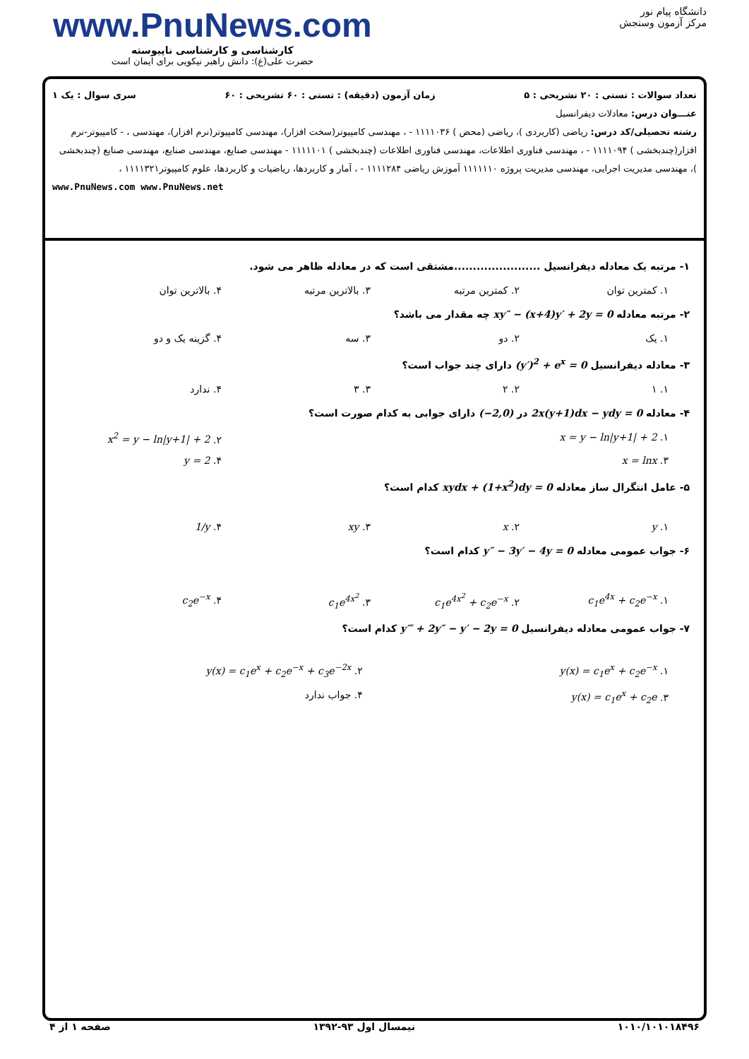www.PnuNews.com
کارشناسی و کارشناسی ناپیوسته
حضرت علی(ع): دانش راهبر نیکویی برای ایمان است
دانشگاه پیام نور
مرکز آزمون وسنجش
تعداد سوالات : تستی : ۲۰ تشریحی : ۵ زمان آزمون (دقیقه) : تستی : ۶۰ تشریحی : ۶۰ سری سوال : یک ۱
عنـــوان درس: معادلات دیفرانسیل
رشته تحصیلی/کد درس: ریاضی (کاربردی )، ریاضی (محض ) ۱۱۱۱۰۳۶ - ، مهندسی کامپیوتر(سخت افزار)، مهندسی کامپیوتر(نرم افزار)، مهندسی ، - کامپیوتر-نرم افزار(چندبخشی ) ۱۱۱۱۰۹۴ - ، مهندسی فناوری اطلاعات، مهندسی فناوری اطلاعات (چندبخشی ) ۱۱۱۱۱۰۱ - مهندسی صنایع، مهندسی صنایع، مهندسی صنایع (چندبخشی )، مهندسی مدیریت اجرایی، مهندسی مدیریت پروژه ۱۱۱۱۱۱۰ آموزش ریاضی ۱۱۱۱۲۸۴ - ، آمار و کاربردها، ریاضیات و کاربردها، علوم کامپیوتر۱۱۱۱۳۲۱ ،
www.PnuNews.com www.PnuNews.net
۱- مرتبه یک معادله دیفرانسیل .......................مشتقی است که در معادله ظاهر می شود.
۱. کمترین توان ۲. کمترین مرتبه ۳. بالاترین مرتبه ۴. بالاترین توان
۲- مرتبه معادله xy″ − (x+4)y′ + 2y = 0 چه مقدار می باشد؟
۱. یک ۲. دو ۳. سه ۴. گزینه یک و دو
۳- معادله دیفرانسیل (y′)<sup>2</sup> + e<sup>x</sup> = 0 دارای چند جواب است؟
۱. ۱ ۲. ۲ ۳. ۳ ۴. ندارد
۴- معادله 2x(y+1)dx − ydy = 0 در (−2,0) دارای جوابی به کدام صورت است؟
۱. x = y − ln|y+1| + 2 ۲. x<sup>2</sup> = y − ln|y+1| + 2
۳. x = lnx ۴. y = 2
۵- عامل انتگرال ساز معادله xydx + (1+x<sup>2</sup>)dy = 0 کدام است؟
۱. y ۲. x ۳. xy ۴. 1/y
۶- جواب عمومی معادله y″ − 3y′ − 4y = 0 کدام است؟
۱. c<sub>1</sub>e<sup>4x</sup> + c<sub>2</sub>e<sup>−x</sup> ۲. c<sub>1</sub>e<sup>4x<sup>2</sup></sup> + c<sub>2</sub>e<sup>−x</sup> ۳. c<sub>1</sub>e<sup>4x<sup>2</sup></sup> ۴. c<sub>2</sub>e<sup>−x</sup>
۷- جواب عمومی معادله دیفرانسیل y‴ + 2y″ − y′ − 2y = 0 کدام است؟
۱. y(x) = c<sub>1</sub>e<sup>x</sup> + c<sub>2</sub>e<sup>−x</sup> ۲. y(x) = c<sub>1</sub>e<sup>x</sup> + c<sub>2</sub>e<sup>−x</sup> + c<sub>3</sub>e<sup>−2x</sup>
۳. y(x) = c<sub>1</sub>e<sup>x</sup> + c<sub>2</sub>e ۴. جواب ندارد
۱۰۱۰/۱۰۱۰۱۸۴۹۶ نیمسال اول ۹۳-۱۳۹۲ صفحه ۱ از ۴